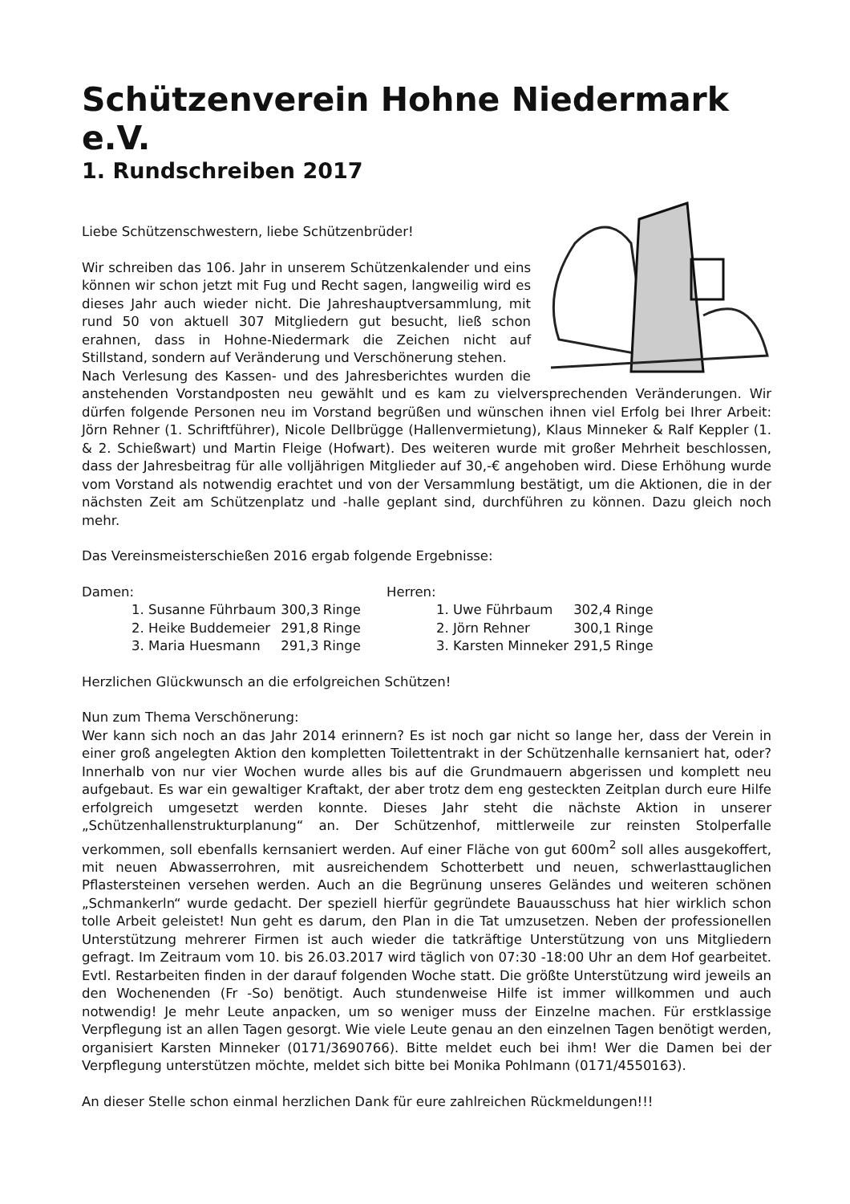Schützenverein Hohne Niedermark e.V.
1. Rundschreiben 2017
Liebe Schützenschwestern, liebe Schützenbrüder!
Wir schreiben das 106. Jahr in unserem Schützenkalender und eins können wir schon jetzt mit Fug und Recht sagen, langweilig wird es dieses Jahr auch wieder nicht. Die Jahreshauptversammlung, mit rund 50 von aktuell 307 Mitgliedern gut besucht, ließ schon erahnen, dass in Hohne-Niedermark die Zeichen nicht auf Stillstand, sondern auf Veränderung und Verschönerung stehen.
Nach Verlesung des Kassen- und des Jahresberichtes wurden die anstehenden Vorstandposten neu gewählt und es kam zu vielversprechenden Veränderungen. Wir dürfen folgende Personen neu im Vorstand begrüßen und wünschen ihnen viel Erfolg bei Ihrer Arbeit: Jörn Rehner (1. Schriftführer), Nicole Dellbrügge (Hallenvermietung), Klaus Minneker & Ralf Keppler (1. & 2. Schießwart) und Martin Fleige (Hofwart). Des weiteren wurde mit großer Mehrheit beschlossen, dass der Jahresbeitrag für alle volljährigen Mitglieder auf 30,-€ angehoben wird. Diese Erhöhung wurde vom Vorstand als notwendig erachtet und von der Versammlung bestätigt, um die Aktionen, die in der nächsten Zeit am Schützenplatz und -halle geplant sind, durchführen zu können. Dazu gleich noch mehr.
Das Vereinsmeisterschießen 2016 ergab folgende Ergebnisse:
Damen:
| 1. Susanne Führbaum | 300,3 Ringe |
| 2. Heike Buddemeier | 291,8 Ringe |
| 3. Maria Huesmann | 291,3 Ringe |
Herren:
| 1. Uwe Führbaum | 302,4 Ringe |
| 2. Jörn Rehner | 300,1 Ringe |
| 3. Karsten Minneker | 291,5 Ringe |
Herzlichen Glückwunsch an die erfolgreichen Schützen!
Nun zum Thema Verschönerung:
Wer kann sich noch an das Jahr 2014 erinnern? Es ist noch gar nicht so lange her, dass der Verein in einer groß angelegten Aktion den kompletten Toilettentrakt in der Schützenhalle kernsaniert hat, oder? Innerhalb von nur vier Wochen wurde alles bis auf die Grundmauern abgerissen und komplett neu aufgebaut. Es war ein gewaltiger Kraftakt, der aber trotz dem eng gesteckten Zeitplan durch eure Hilfe erfolgreich umgesetzt werden konnte. Dieses Jahr steht die nächste Aktion in unserer „Schützenhallenstrukturplanung“ an. Der Schützenhof, mittlerweile zur reinsten Stolperfalle verkommen, soll ebenfalls kernsaniert werden. Auf einer Fläche von gut 600m<sup>2</sup> soll alles ausgekoffert, mit neuen Abwasserrohren, mit ausreichendem Schotterbett und neuen, schwerlasttauglichen Pflastersteinen versehen werden. Auch an die Begrünung unseres Geländes und weiteren schönen „Schmankerln“ wurde gedacht. Der speziell hierfür gegründete Bauausschuss hat hier wirklich schon tolle Arbeit geleistet! Nun geht es darum, den Plan in die Tat umzusetzen. Neben der professionellen Unterstützung mehrerer Firmen ist auch wieder die tatkräftige Unterstützung von uns Mitgliedern gefragt. Im Zeitraum vom 10. bis 26.03.2017 wird täglich von 07:30 -18:00 Uhr an dem Hof gearbeitet. Evtl. Restarbeiten finden in der darauf folgenden Woche statt. Die größte Unterstützung wird jeweils an den Wochenenden (Fr -So) benötigt. Auch stundenweise Hilfe ist immer willkommen und auch notwendig! Je mehr Leute anpacken, um so weniger muss der Einzelne machen. Für erstklassige Verpflegung ist an allen Tagen gesorgt. Wie viele Leute genau an den einzelnen Tagen benötigt werden, organisiert Karsten Minneker (0171/3690766). Bitte meldet euch bei ihm! Wer die Damen bei der Verpflegung unterstützen möchte, meldet sich bitte bei Monika Pohlmann (0171/4550163).
An dieser Stelle schon einmal herzlichen Dank für eure zahlreichen Rückmeldungen!!!